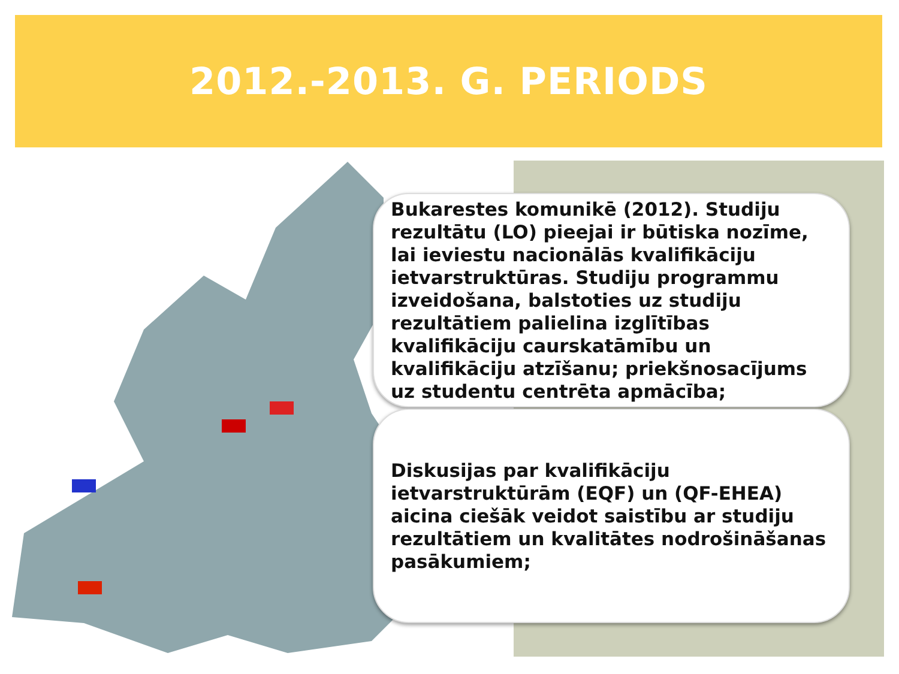2012.-2013. G. PERIODS
Bukarestes komunikē (2012). Studiju rezultātu (LO) pieejai ir būtiska nozīme, lai ieviestu nacionālās kvalifikāciju ietvarstruktūras. Studiju programmu izveidošana, balstoties uz studiju rezultātiem palielina izglītības kvalifikāciju caurskatāmību un kvalifikāciju atzīšanu; priekšnosacījums uz studentu centrēta apmācība;
Diskusijas par kvalifikāciju ietvarstruktūrām (EQF) un (QF-EHEA) aicina ciešāk veidot saistību ar studiju rezultātiem un kvalitātes nodrošināšanas pasākumiem;